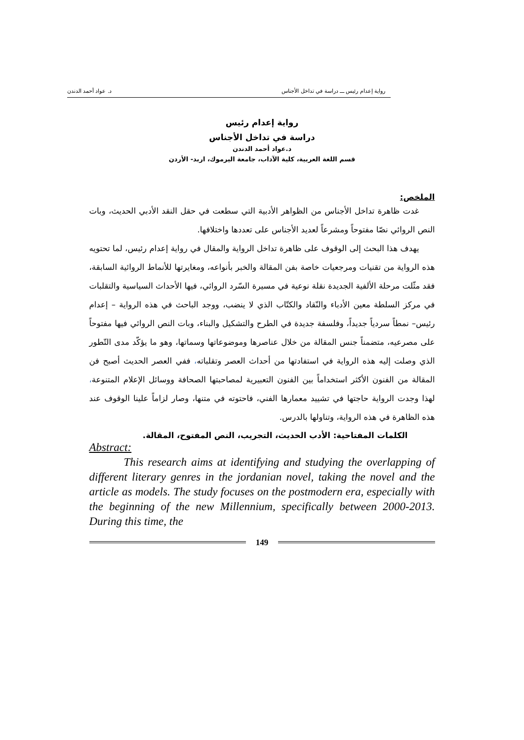رواية إعدام رئيس ـــ دراسة في تداخل الأجناس د. عواد أحمد الدندن
رواية إعدام رئيس
دراسة في تداخل الأجناس
د.عواد أحمد الدندن
قسم اللغة العربية، كلية الآداب، جامعة اليرموك، اربد- الأردن
الملخص:
غدت ظاهرة تداخل الأجناس من الظواهر الأدبية التي سطعت في حقل النقد الأدبي الحديث، وبات النص الروائي نصّا مفتوحاً ومشرعاً لعديد الأجناس على تعددها واختلافها.
يهدف هذا البحث إلى الوقوف على ظاهرة تداخل الرواية والمقال في رواية إعدام رئيس، لما تحتويه هذه الرواية من تقنيات ومرجعيات خاصة بفن المقالة والخبر بأنواعه، ومغايرتها للأنماط الروائية السابقة، فقد مثّلت مرحلة الألفية الجديدة نقلة نوعية في مسيرة السّرد الروائي، فيها الأحداث السياسية والتقلبات في مركز السلطة معين الأدباء والنّقاد والكتّاب الذي لا ينضب، ووجد الباحث في هذه الرواية – إعدام رئيس– نمطاً سردياً جديداً، وفلسفة جديدة في الطرح والتشكيل والبناء، وبات النص الروائي فيها مفتوحاً على مصرعيه، متضمناً جنس المقالة من خلال عناصرها وموضوعاتها وسماتها، وهو ما يؤكّد مدى التّطور الذي وصلت إليه هذه الرواية في استفادتها من أحداث العصر وتقلباته، ففي العصر الحديث أصبح فن المقالة من الفنون الأكثر استخداماً بين الفنون التعبيرية لمصاحبتها الصحافة ووسائل الإعلام المتنوعة، لهذا وجدت الرواية حاجتها في تشييد معمارها الفني، فاحتوته في متنها، وصار لزاماً علينا الوقوف عند هذه الظاهرة في هذه الرواية، وتناولها بالدرس.
الكلمات المفتاحية: الأدب الحديث، التجريب، النص المفتوح، المقالة.
Abstract:
This research aims at identifying and studying the overlapping of different literary genres in the jordanian novel, taking the novel and the article as models. The study focuses on the postmodern era, especially with the beginning of the new Millennium, specifically between 2000-2013. During this time, the
149